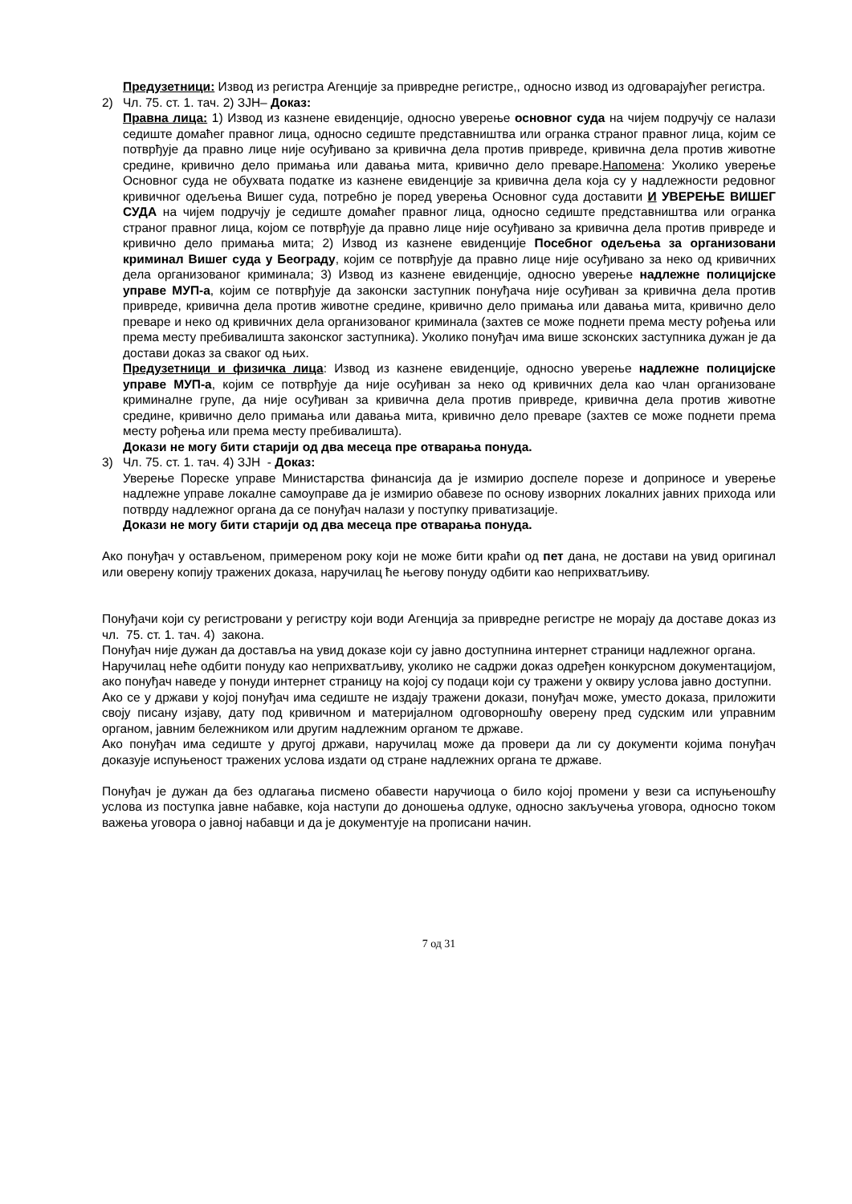Предузетници: Извод из регистра Агенције за привредне регистре,, односно извод из одговарајућег регистра.
2) Чл. 75. ст. 1. тач. 2) ЗЈН– Доказ:
Правна лица: 1) Извод из казнене евиденције, односно уверење основног суда на чијем подручју се налази седиште домаћег правног лица, односно седиште представништва или огранка страног правног лица, којим се потврђује да правно лице није осуђивано за кривична дела против привреде, кривична дела против животне средине, кривично дело примања или давања мита, кривично дело преваре.Напомена: Уколико уверење Основног суда не обухвата податке из казнене евиденције за кривична дела која су у надлежности редовног кривичног одељења Вишег суда, потребно је поред уверења Основног суда доставити И УВЕРЕЊЕ ВИШЕГ СУДА на чијем подручју је седиште домаћег правног лица, односно седиште представништва или огранка страног правног лица, којом се потврђује да правно лице није осуђивано за кривична дела против привреде и кривично дело примања мита; 2) Извод из казнене евиденције Посебног одељења за организовани криминал Вишег суда у Београду, којим се потврђује да правно лице није осуђивано за неко од кривичних дела организованог криминала; 3) Извод из казнене евиденције, односно уверење надлежне полицијске управе МУП-а, којим се потврђује да законски заступник понуђача није осуђиван за кривична дела против привреде, кривична дела против животне средине, кривично дело примања или давања мита, кривично дело преваре и неко од кривичних дела организованог криминала (захтев се може поднети према месту рођења или према месту пребивалишта законског заступника). Уколико понуђач има више зсконских заступника дужан је да достави доказ за сваког од њих.
Предузетници и физичка лица: Извод из казнене евиденције, односно уверење надлежне полицијске управе МУП-а, којим се потврђује да није осуђиван за неко од кривичних дела као члан организоване криминалне групе, да није осуђиван за кривична дела против привреде, кривична дела против животне средине, кривично дело примања или давања мита, кривично дело преваре (захтев се може поднети према месту рођења или према месту пребивалишта).
Докази не могу бити старији од два месеца пре отварања понуда.
3) Чл. 75. ст. 1. тач. 4) ЗЈН - Доказ:
Уверење Пореске управе Министарства финансија да је измирио доспеле порезе и доприносе и уверење надлежне управе локалне самоуправе да је измирио обавезе по основу изворних локалних јавних прихода или потврду надлежног органа да се понуђач налази у поступку приватизације.
Докази не могу бити старији од два месеца пре отварања понуда.
Ако понуђач у остављеном, примереном року који не може бити краћи од пет дана, не достави на увид оригинал или оверену копију тражених доказа, наручилац ће његову понуду одбити као неприхватљиву.
Понуђачи који су регистровани у регистру који води Агенција за привредне регистре не морају да доставе доказ из чл. 75. ст. 1. тач. 4) закона.
Понуђач није дужан да доставља на увид доказе који су јавно доступнина интернет страници надлежног органа.
Наручилац неће одбити понуду као неприхватљиву, уколико не садржи доказ одређен конкурсном документацијом, ако понуђач наведе у понуди интернет страницу на којој су подаци који су тражени у оквиру услова јавно доступни.
Ако се у држави у којој понуђач има седиште не издају тражени докази, понуђач може, уместо доказа, приложити своју писану изјаву, дату под кривичном и материјалном одговорношћу оверену пред судским или управним органом, јавним бележником или другим надлежним органом те државе.
Ако понуђач има седиште у другој држави, наручилац може да провери да ли су документи којима понуђач доказује испуњеност тражених услова издати од стране надлежних органа те државе.
Понуђач је дужан да без одлагања писмено обавести наручиоца о било којој промени у вези са испуњеношћу услова из поступка јавне набавке, која наступи до доношења одлуке, односно закључења уговора, односно током важења уговора о јавној набавци и да је документује на прописани начин.
7 од 31